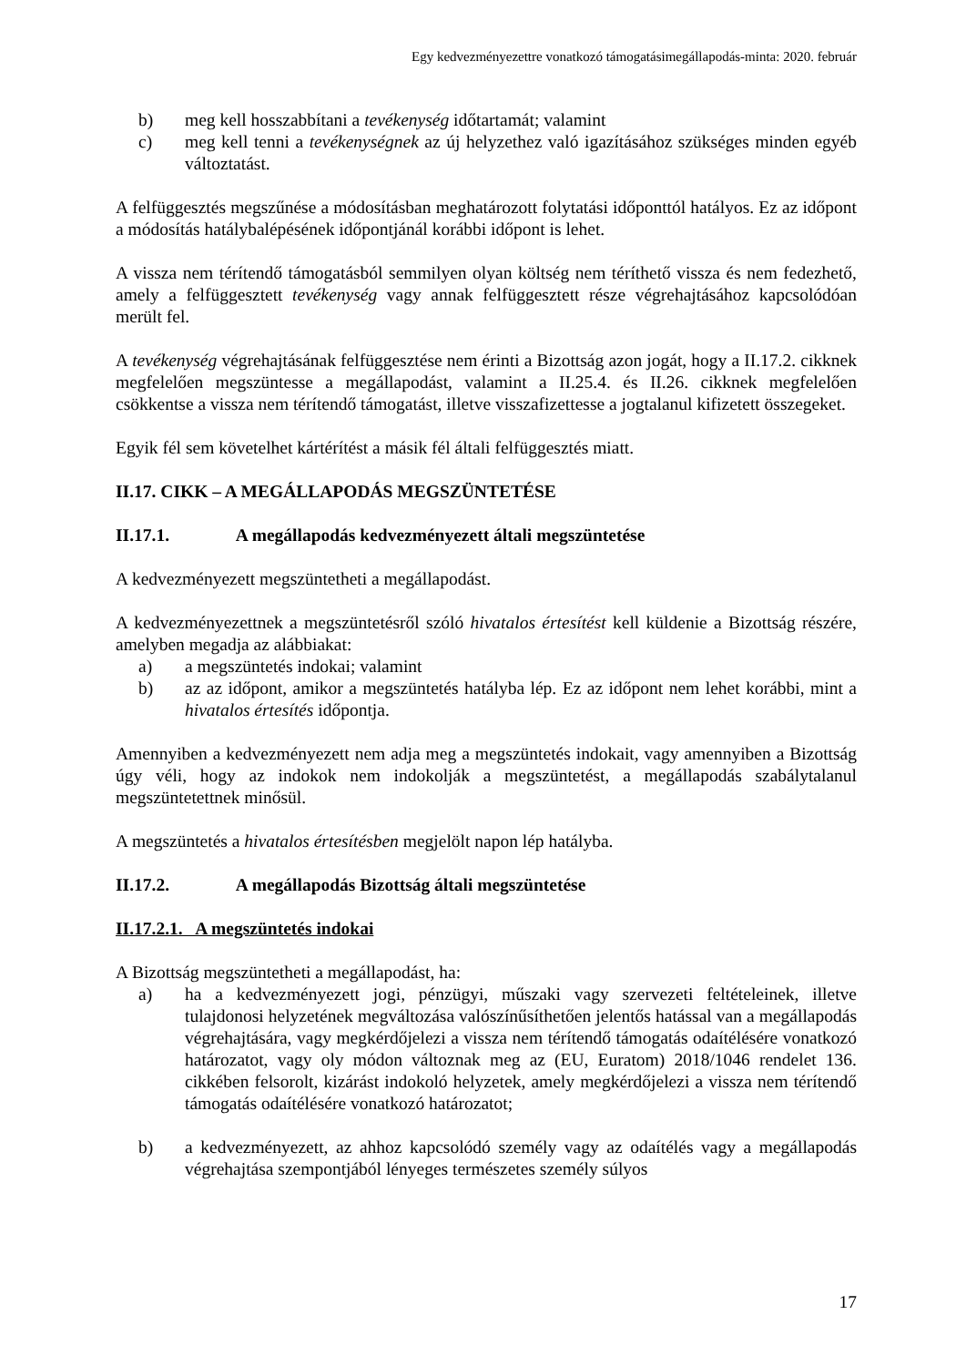Egy kedvezményezettre vonatkozó támogatásimegállapodás-minta: 2020. február
b) meg kell hosszabbítani a tevékenység időtartamát; valamint
c) meg kell tenni a tevékenységnek az új helyzethez való igazításához szükséges minden egyéb változtatást.
A felfüggesztés megszűnése a módosításban meghatározott folytatási időponttól hatályos. Ez az időpont a módosítás hatálybalépésének időpontjánál korábbi időpont is lehet.
A vissza nem térítendő támogatásból semmilyen olyan költség nem téríthető vissza és nem fedezhető, amely a felfüggesztett tevékenység vagy annak felfüggesztett része végrehajtásához kapcsolódóan merült fel.
A tevékenység végrehajtásának felfüggesztése nem érinti a Bizottság azon jogát, hogy a II.17.2. cikknek megfelelően megszüntesse a megállapodást, valamint a II.25.4. és II.26. cikknek megfelelően csökkentse a vissza nem térítendő támogatást, illetve visszafizettesse a jogtalanul kifizetett összegeket.
Egyik fél sem követelhet kártérítést a másik fél általi felfüggesztés miatt.
II.17. CIKK – A MEGÁLLAPODÁS MEGSZÜNTETÉSE
II.17.1. A megállapodás kedvezményezett általi megszüntetése
A kedvezményezett megszüntetheti a megállapodást.
A kedvezményezettnek a megszüntetésről szóló hivatalos értesítést kell küldenie a Bizottság részére, amelyben megadja az alábbiakat:
a) a megszüntetés indokai; valamint
b) az az időpont, amikor a megszüntetés hatályba lép. Ez az időpont nem lehet korábbi, mint a hivatalos értesítés időpontja.
Amennyiben a kedvezményezett nem adja meg a megszüntetés indokait, vagy amennyiben a Bizottság úgy véli, hogy az indokok nem indokolják a megszüntetést, a megállapodás szabálytalanul megszüntetettnek minősül.
A megszüntetés a hivatalos értesítésben megjelölt napon lép hatályba.
II.17.2. A megállapodás Bizottság általi megszüntetése
II.17.2.1. A megszüntetés indokai
A Bizottság megszüntetheti a megállapodást, ha:
a) ha a kedvezményezett jogi, pénzügyi, műszaki vagy szervezeti feltételeinek, illetve tulajdonosi helyzetének megváltozása valószínűsíthetően jelentős hatással van a megállapodás végrehajtására, vagy megkérdőjelezi a vissza nem térítendő támogatás odaítélésére vonatkozó határozatot, vagy oly módon változnak meg az (EU, Euratom) 2018/1046 rendelet 136. cikkében felsorolt, kizárást indokoló helyzetek, amely megkérdőjelezi a vissza nem térítendő támogatás odaítélésére vonatkozó határozatot;
b) a kedvezményezett, az ahhoz kapcsolódó személy vagy az odaítélés vagy a megállapodás végrehajtása szempontjából lényeges természetes személy súlyos
17